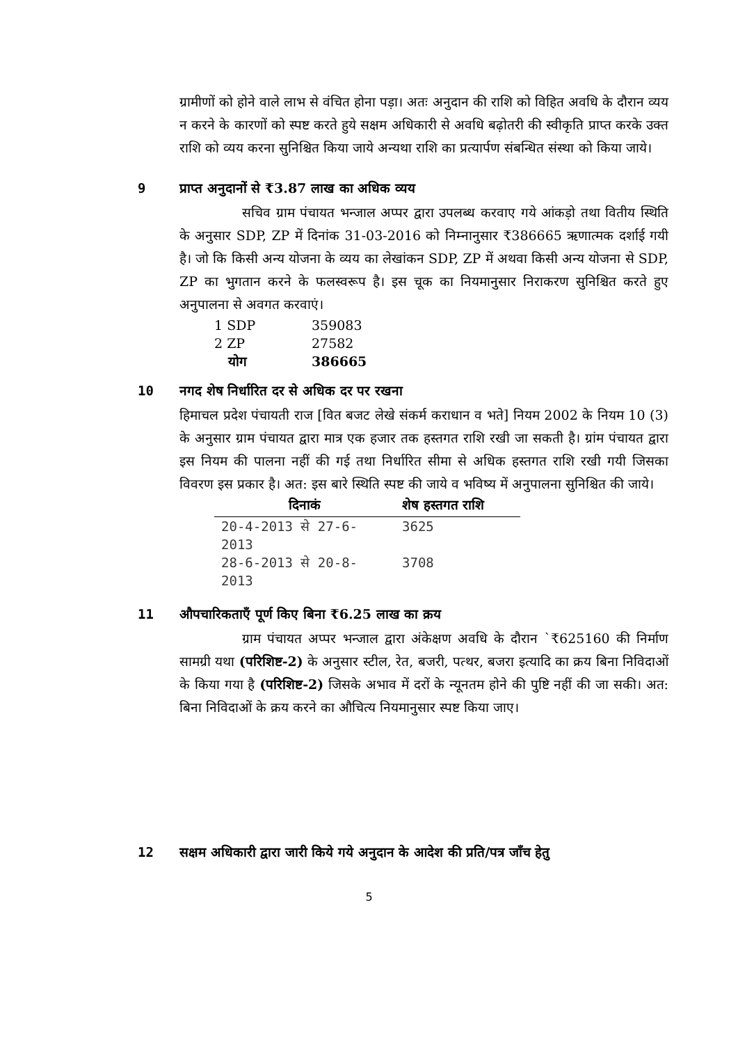ग्रामीणों को होने वाले लाभ से वंचित होना पड़ा। अतः अनुदान की राशि को विहित अवधि के दौरान व्यय न करने के कारणों को स्पष्ट करते हुये सक्षम अधिकारी से अवधि बढ़ोतरी की स्वीकृति प्राप्त करके उक्त राशि को व्यय करना सुनिश्चित किया जाये अन्यथा राशि का प्रत्यार्पण संबन्धित संस्था को किया जाये।
9 प्राप्त अनुदानों से ₹3.87 लाख का अधिक व्यय
सचिव ग्राम पंचायत भन्जाल अप्पर द्वारा उपलब्ध करवाए गये आंकड़ो तथा वितीय स्थिति के अनुसार SDP, ZP में दिनांक 31-03-2016 को निम्नानुसार ₹386665 ऋणात्मक दर्शाई गयी है। जो कि किसी अन्य योजना के व्यय का लेखांकन SDP, ZP में अथवा किसी अन्य योजना से SDP, ZP का भुगतान करने के फलस्वरूप है। इस चूक का नियमानुसार निराकरण सुनिश्चित करते हुए अनुपालना से अवगत करवाएं।
| 1 SDP | 359083 |
| 2 ZP | 27582 |
| योग | 386665 |
10 नगद शेष निर्धारित दर से अधिक दर पर रखना
हिमाचल प्रदेश पंचायती राज [वित बजट लेखे संकर्म कराधान व भते] नियम 2002 के नियम 10 (3) के अनुसार ग्राम पंचायत द्वारा मात्र एक हजार तक हस्तगत राशि रखी जा सकती है। ग्रांम पंचायत द्वारा इस नियम की पालना नहीं की गई तथा निर्धारित सीमा से अधिक हस्तगत राशि रखी गयी जिसका विवरण इस प्रकार है। अत: इस बारे स्थिति स्पष्ट की जाये व भविष्य में अनुपालना सुनिश्चित की जाये।
| दिनाकं | शेष हस्तगत राशि |
| --- | --- |
| 20-4-2013 से 27-6-2013 | 3625 |
| 28-6-2013 से 20-8-2013 | 3708 |
11 औपचारिकताएँ पूर्ण किए बिना ₹6.25 लाख का क्रय
ग्राम पंचायत अप्पर भन्जाल द्वारा अंकेक्षण अवधि के दौरान `₹625160 की निर्माण सामग्री यथा (परिशिष्ट-2) के अनुसार स्टील, रेत, बजरी, पत्थर, बजरा इत्यादि का क्रय बिना निविदाओं के किया गया है (परिशिष्ट-2) जिसके अभाव में दरों के न्यूनतम होने की पुष्टि नहीं की जा सकी। अत: बिना निविदाओं के क्रय करने का औचित्य नियमानुसार स्पष्ट किया जाए।
12 सक्षम अधिकारी द्वारा जारी किये गये अनुदान के आदेश की प्रति/पत्र जाँच हेतु
5